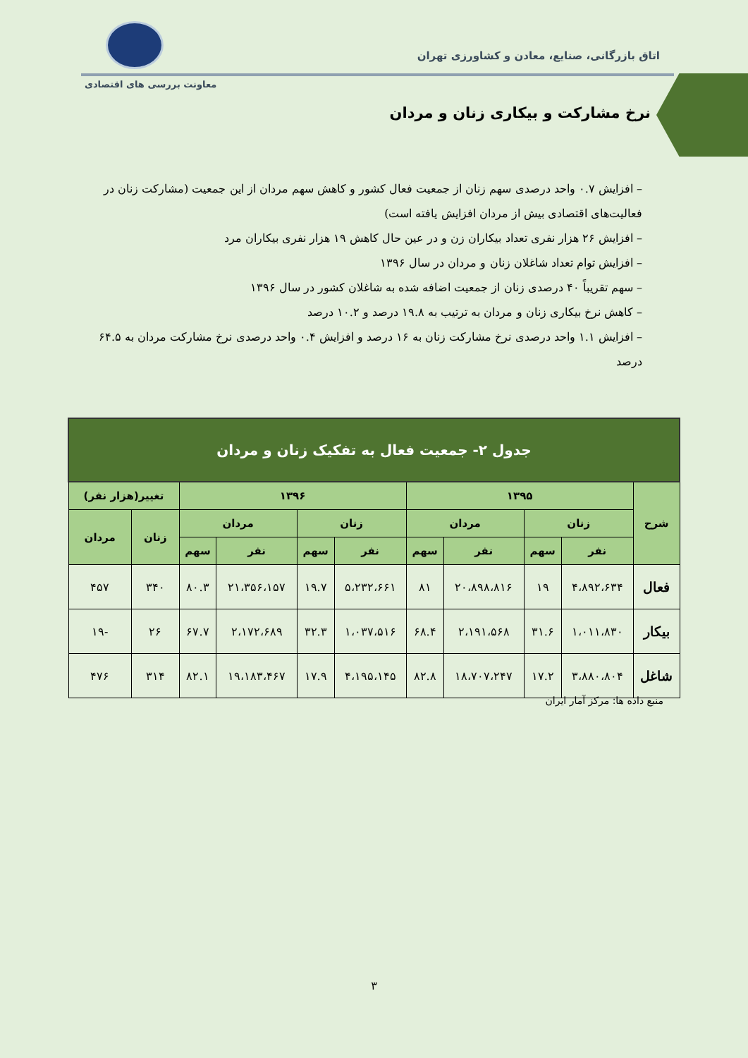اتاق بازرگانی، صنایع، معادن و کشاورزی تهران
معاونت بررسی های اقتصادی
نرخ مشارکت و بیکاری زنان و مردان
– افزایش ۰.۷ واحد درصدی سهم زنان از جمعیت فعال کشور و کاهش سهم مردان از این جمعیت (مشارکت زنان در فعالیت‌های اقتصادی بیش از مردان افزایش یافته است)
– افزایش ۲۶ هزار نفری تعداد بیکاران زن و در عین حال کاهش ۱۹ هزار نفری بیکاران مرد
– افزایش توام تعداد شاغلان زنان و مردان در سال ۱۳۹۶
– سهم تقریباً ۴۰ درصدی زنان از جمعیت اضافه شده به شاغلان کشور در سال ۱۳۹۶
– کاهش نرخ بیکاری زنان و مردان به ترتیب به ۱۹.۸ درصد و ۱۰.۲ درصد
– افزایش ۱.۱ واحد درصدی نرخ مشارکت زنان به ۱۶ درصد و افزایش ۰.۴ واحد درصدی نرخ مشارکت مردان به ۶۴.۵ درصد
| جدول ۲- جمعیت فعال به تفکیک زنان و مردان | | | | | | | | | | |
| --- | --- | --- | --- | --- | --- | --- | --- | --- | --- | --- |
| شرح | ۱۳۹۵ | | | | ۱۳۹۶ | | | | تغییر(هزار نفر) | |
| | زنان | | مردان | | زنان | | مردان | | زنان | مردان |
| | نفر | سهم | نفر | سهم | نفر | سهم | نفر | سهم | | |
| فعال | ۴،۸۹۲،۶۳۴ | ۱۹ | ۲۰،۸۹۸،۸۱۶ | ۸۱ | ۵،۲۳۲،۶۶۱ | ۱۹.۷ | ۲۱،۳۵۶،۱۵۷ | ۸۰.۳ | ۳۴۰ | ۴۵۷ |
| بیکار | ۱،۰۱۱،۸۳۰ | ۳۱.۶ | ۲،۱۹۱،۵۶۸ | ۶۸.۴ | ۱،۰۳۷،۵۱۶ | ۳۲.۳ | ۲،۱۷۲،۶۸۹ | ۶۷.۷ | ۲۶ | -۱۹ |
| شاغل | ۳،۸۸۰،۸۰۴ | ۱۷.۲ | ۱۸،۷۰۷،۲۴۷ | ۸۲.۸ | ۴،۱۹۵،۱۴۵ | ۱۷.۹ | ۱۹،۱۸۳،۴۶۷ | ۸۲.۱ | ۳۱۴ | ۴۷۶ |
منبع داده ها: مرکز آمار ایران
۳